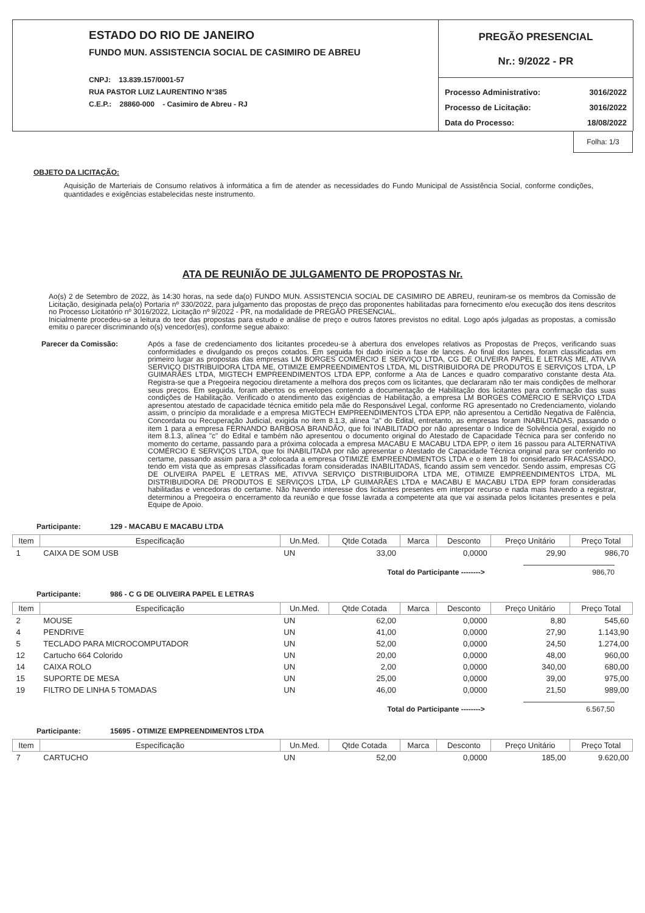ESTADO DO RIO DE JANEIRO
FUNDO MUN. ASSISTENCIA SOCIAL DE CASIMIRO DE ABREU
CNPJ: 13.839.157/0001-57
RUA PASTOR LUIZ LAURENTINO N°385
C.E.P.: 28860-000 - Casimiro de Abreu - RJ
PREGÃO PRESENCIAL
Nr.: 9/2022 - PR
| Processo Administrativo: | 3016/2022 |
| Processo de Licitação: | 3016/2022 |
| Data do Processo: | 18/08/2022 |
Folha: 1/3
OBJETO DA LICITAÇÃO:
Aquisição de Marteriais de Consumo relativos à informática a fim de atender as necessidades do Fundo Municipal de Assistência Social, conforme condições, quantidades e exigências estabelecidas neste instrumento.
ATA DE REUNIÃO DE JULGAMENTO DE PROPOSTAS Nr.
Ao(s) 2 de Setembro de 2022, às 14:30 horas, na sede da(o) FUNDO MUN. ASSISTENCIA SOCIAL DE CASIMIRO DE ABREU, reuniram-se os membros da Comissão de Licitação, desiginada pela(o) Portaria nº 330/2022, para julgamento das propostas de preço das proponentes habilitadas para fornecimento e/ou execução dos itens descritos no Processo Licitatório nº 3016/2022, Licitação nº 9/2022 - PR, na modalidade de PREGÃO PRESENCIAL.
Inicialmente procedeu-se a leitura do teor das propostas para estudo e análise de preço e outros fatores previstos no edital. Logo após julgadas as propostas, a comissão emitiu o parecer discriminando o(s) vencedor(es), conforme segue abaixo:
Parecer da Comissão:
Após a fase de credenciamento dos licitantes procedeu-se à abertura dos envelopes relativos as Propostas de Preços, verificando suas conformidades e divulgando os preços cotados. Em seguida foi dado início a fase de lances. Ao final dos lances, foram classificadas em primeiro lugar as propostas das empresas LM BORGES COMÉRCIO E SERVIÇO LTDA, CG DE OLIVEIRA PAPEL E LETRAS ME, ATIVVA SERVIÇO DISTRIBUIDORA LTDA ME, OTIMIZE EMPREENDIMENTOS LTDA, ML DISTRIBUIDORA DE PRODUTOS E SERVIÇOS LTDA, LP GUIMARÃES LTDA, MIGTECH EMPREENDIMENTOS LTDA EPP, conforme a Ata de Lances e quadro comparativo constante desta Ata. Registra-se que a Pregoeira negociou diretamente a melhora dos preços com os licitantes, que declararam não ter mais condições de melhorar seus preços. Em seguida, foram abertos os envelopes contendo a documentação de Habilitação dos licitantes para confirmação das suas condições de Habilitação. Verificado o atendimento das exigências de Habilitação, a empresa LM BORGES COMÉRCIO E SERVIÇO LTDA apresentou atestado de capacidade técnica emitido pela mãe do Responsável Legal, conforme RG apresentado no Credenciamento, violando assim, o princípio da moralidade e a empresa MIGTECH EMPREENDIMENTOS LTDA EPP, não apresentou a Certidão Negativa de Falência, Concordata ou Recuperação Judicial, exigida no item 8.1.3, alinea "a" do Edital, entretanto, as empresas foram INABILITADAS, passando o item 1 para a empresa FERNANDO BARBOSA BRANDÃO, que foi INABILITADO por não apresentar o Indice de Solvência geral, exigido no item 8.1.3, alínea "c" do Edital e também não apresentou o documento original do Atestado de Capacidade Técnica para ser conferido no momento do certame, passando para a próxima colocada a empresa MACABU E MACABU LTDA EPP, o item 16 passou para ALTERNATIVA COMÉRCIO E SERVIÇOS LTDA, que foi INABILITADA por não apresentar o Atestado de Capacidade Técnica original para ser conferido no certame, passando assim para a 3ª colocada a empresa OTIMIZE EMPREENDIMENTOS LTDA e o item 18 foi considerado FRACASSADO, tendo em vista que as empresas classificadas foram consideradas INABILITADAS, ficando assim sem vencedor. Sendo assim, empresas CG DE OLIVEIRA PAPEL E LETRAS ME, ATIVVA SERVIÇO DISTRIBUIDORA LTDA ME, OTIMIZE EMPREENDIMENTOS LTDA, ML DISTRIBUIDORA DE PRODUTOS E SERVIÇOS LTDA, LP GUIMARÃES LTDA e MACABU E MACABU LTDA EPP foram consideradas habilitadas e vencedoras do certame. Não havendo interesse dos licitantes presentes em interpor recurso e nada mais havendo a registrar, determinou a Pregoeira o encerramento da reunião e que fosse lavrada a competente ata que vai assinada pelos licitantes presentes e pela Equipe de Apoio.
Participante: 129 - MACABU E MACABU LTDA
| Item | Especificação | Un.Med. | Qtde Cotada | Marca | Desconto | Preço Unitário | Preço Total |
| --- | --- | --- | --- | --- | --- | --- | --- |
| 1 | CAIXA DE SOM USB | UN | 33,00 | | 0,0000 | 29,90 | 986,70 |
Total do Participante --------> 986,70
Participante: 986 - C G DE OLIVEIRA PAPEL E LETRAS
| Item | Especificação | Un.Med. | Qtde Cotada | Marca | Desconto | Preço Unitário | Preço Total |
| --- | --- | --- | --- | --- | --- | --- | --- |
| 2 | MOUSE | UN | 62,00 | | 0,0000 | 8,80 | 545,60 |
| 4 | PENDRIVE | UN | 41,00 | | 0,0000 | 27,90 | 1.143,90 |
| 5 | TECLADO PARA MICROCOMPUTADOR | UN | 52,00 | | 0,0000 | 24,50 | 1.274,00 |
| 12 | Cartucho 664 Colorido | UN | 20,00 | | 0,0000 | 48,00 | 960,00 |
| 14 | CAIXA ROLO | UN | 2,00 | | 0,0000 | 340,00 | 680,00 |
| 15 | SUPORTE DE MESA | UN | 25,00 | | 0,0000 | 39,00 | 975,00 |
| 19 | FILTRO DE LINHA 5 TOMADAS | UN | 46,00 | | 0,0000 | 21,50 | 989,00 |
Total do Participante --------> 6.567,50
Participante: 15695 - OTIMIZE EMPREENDIMENTOS LTDA
| Item | Especificação | Un.Med. | Qtde Cotada | Marca | Desconto | Preço Unitário | Preço Total |
| --- | --- | --- | --- | --- | --- | --- | --- |
| 7 | CARTUCHO | UN | 52,00 | | 0,0000 | 185,00 | 9.620,00 |